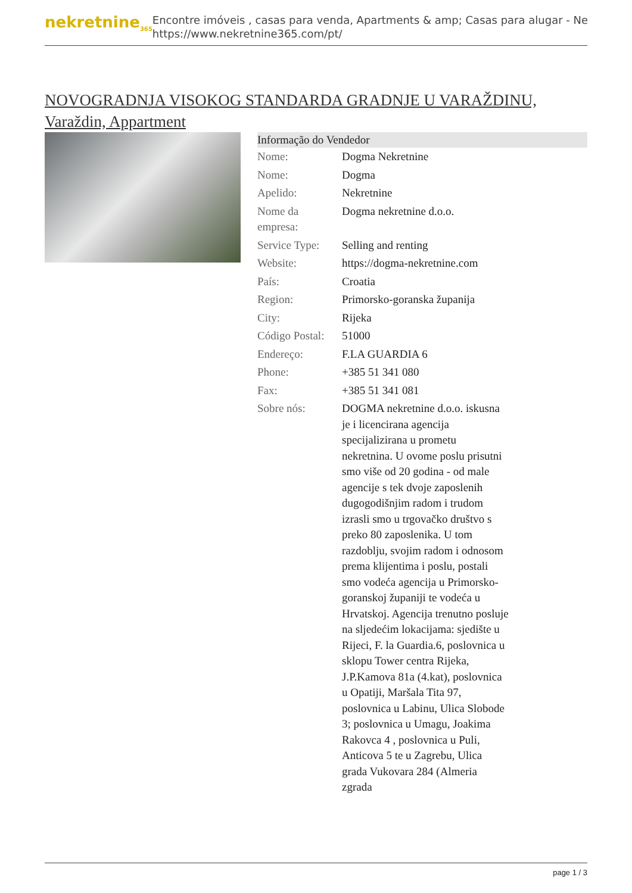nekretnine<sub>365</sub>
Encontre imóveis , casas para venda, Apartments & amp; Casas para alugar - Ne
https://www.nekretnine365.com/pt/
NOVOGRADNJA VISOKOG STANDARDA GRADNJE U VARAŽDINU, Varaždin, Appartment
| Informação do Vendedor | |
| --- | --- |
| Nome: | Dogma Nekretnine |
| Nome: | Dogma |
| Apelido: | Nekretnine |
| Nome da empresa: | Dogma nekretnine d.o.o. |
| Service Type: | Selling and renting |
| Website: | https://dogma-nekretnine.com |
| País: | Croatia |
| Region: | Primorsko-goranska županija |
| City: | Rijeka |
| Código Postal: | 51000 |
| Endereço: | F.LA GUARDIA 6 |
| Phone: | +385 51 341 080 |
| Fax: | +385 51 341 081 |
| Sobre nós: | DOGMA nekretnine d.o.o. iskusna je i licencirana agencija specijalizirana u prometu nekretnina. U ovome poslu prisutni smo više od 20 godina - od male agencije s tek dvoje zaposlenih dugogodišnjim radom i trudom izrasli smo u trgovačko društvo s preko 80 zaposlenika. U tom razdoblju, svojim radom i odnosom prema klijentima i poslu, postali smo vodeća agencija u Primorsko-goranskoj županiji te vodeća u Hrvatskoj. Agencija trenutno posluje na sljedećim lokacijama: sjedište u Rijeci, F. la Guardia.6, poslovnica u sklopu Tower centra Rijeka, J.P.Kamova 81a (4.kat), poslovnica u Opatiji, Maršala Tita 97, poslovnica u Labinu, Ulica Slobode 3; poslovnica u Umagu, Joakima Rakovca 4 , poslovnica u Puli, Anticova 5 te u Zagrebu, Ulica grada Vukovara 284 (Almeria zgrada |
page 1 / 3